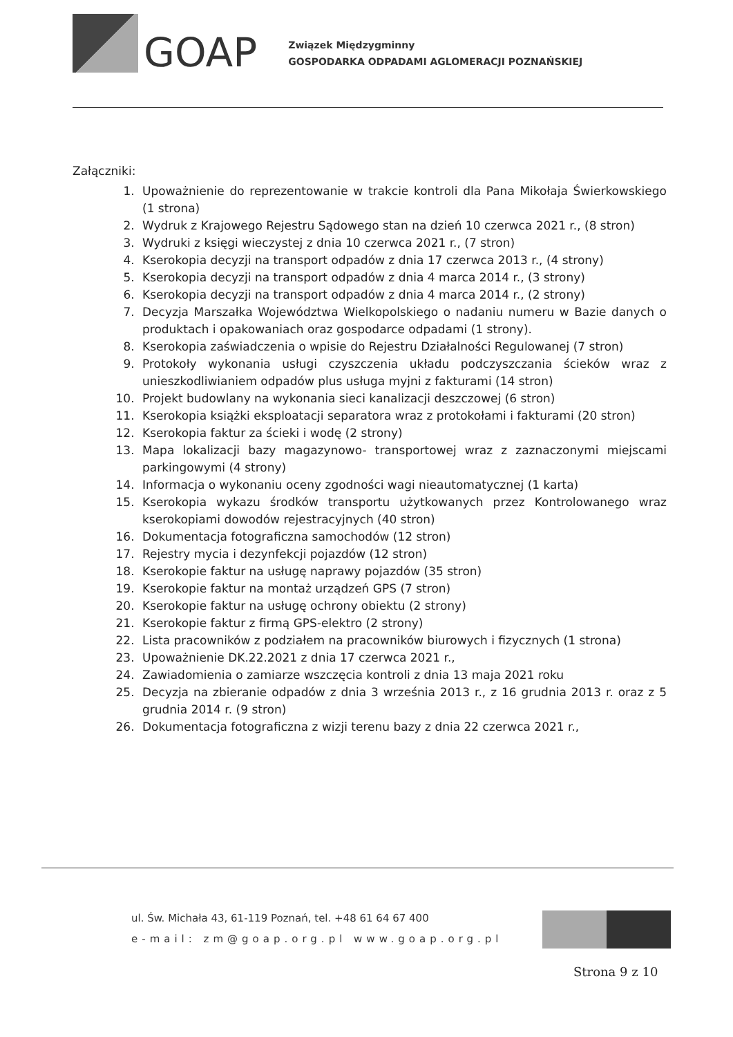GOAP
Związek Międzygminny
GOSPODARKA ODPADAMI AGLOMERACJI POZNAŃSKIEJ
Załączniki:
1. Upoważnienie do reprezentowanie w trakcie kontroli dla Pana Mikołaja Świerkowskiego (1 strona)
2. Wydruk z Krajowego Rejestru Sądowego stan na dzień 10 czerwca 2021 r., (8 stron)
3. Wydruki z księgi wieczystej z dnia 10 czerwca 2021 r., (7 stron)
4. Kserokopia decyzji na transport odpadów z dnia 17 czerwca 2013 r., (4 strony)
5. Kserokopia decyzji na transport odpadów z dnia 4 marca 2014 r., (3 strony)
6. Kserokopia decyzji na transport odpadów z dnia 4 marca 2014 r., (2 strony)
7. Decyzja Marszałka Województwa Wielkopolskiego o nadaniu numeru w Bazie danych o produktach i opakowaniach oraz gospodarce odpadami (1 strony).
8. Kserokopia zaświadczenia o wpisie do Rejestru Działalności Regulowanej (7 stron)
9. Protokoły wykonania usługi czyszczenia układu podczyszczania ścieków wraz z unieszkodliwianiem odpadów plus usługa myjni z fakturami (14 stron)
10. Projekt budowlany na wykonania sieci kanalizacji deszczowej (6 stron)
11. Kserokopia książki eksploatacji separatora wraz z protokołami i fakturami (20 stron)
12. Kserokopia faktur za ścieki i wodę (2 strony)
13. Mapa lokalizacji bazy magazynowo- transportowej wraz z zaznaczonymi miejscami parkingowymi (4 strony)
14. Informacja o wykonaniu oceny zgodności wagi nieautomatycznej (1 karta)
15. Kserokopia wykazu środków transportu użytkowanych przez Kontrolowanego wraz kserokopiami dowodów rejestracyjnych (40 stron)
16. Dokumentacja fotograficzna samochodów (12 stron)
17. Rejestry mycia i dezynfekcji pojazdów (12 stron)
18. Kserokopie faktur na usługę naprawy pojazdów (35 stron)
19. Kserokopie faktur na montaż urządzeń GPS (7 stron)
20. Kserokopie faktur na usługę ochrony obiektu (2 strony)
21. Kserokopie faktur z firmą GPS-elektro (2 strony)
22. Lista pracowników z podziałem na pracowników biurowych i fizycznych (1 strona)
23. Upoważnienie DK.22.2021 z dnia 17 czerwca 2021 r.,
24. Zawiadomienia o zamiarze wszczęcia kontroli z dnia 13 maja 2021 roku
25. Decyzja na zbieranie odpadów z dnia 3 września 2013 r., z 16 grudnia 2013 r. oraz z 5 grudnia 2014 r. (9 stron)
26. Dokumentacja fotograficzna z wizji terenu bazy z dnia 22 czerwca 2021 r.,
ul. Św. Michała 43, 61-119 Poznań, tel. +48 61 64 67 400
e-mail: zm@goap.org.pl www.goap.org.pl
Strona 9 z 10